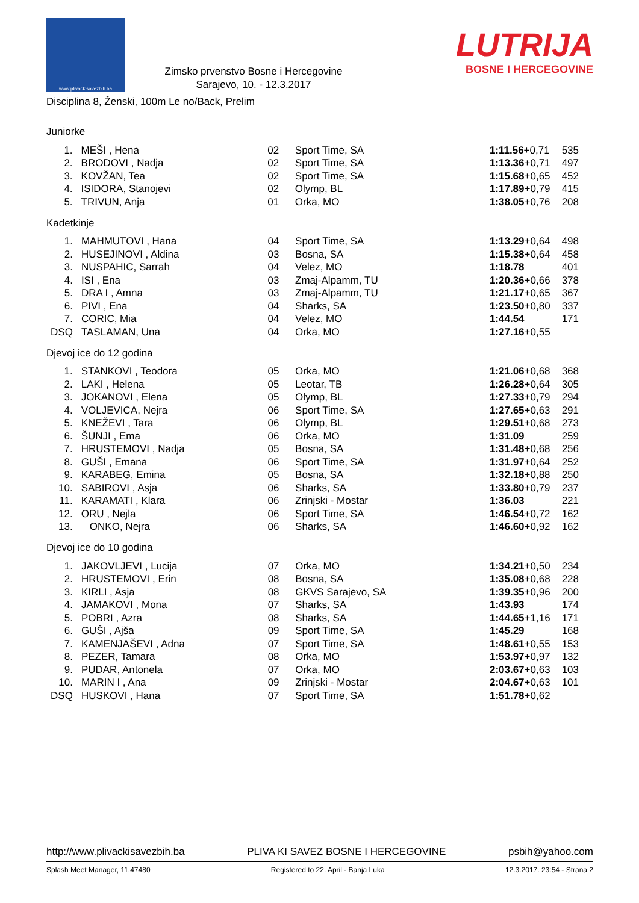www.plivackisavezbih.ba
Zimsko prvenstvo Bosne i Hercegovine
Sarajevo, 10. - 12.3.2017
LUTRIJA
BOSNE I HERCEGOVINE
Disciplina 8, Ženski, 100m Le no/Back, Prelim
Juniorke
| 1. | MEŠI , Hena | 02 | Sport Time, SA | 1:11.56 +0,71 | 535 |
| 2. | BRODOVI , Nadja | 02 | Sport Time, SA | 1:13.36 +0,71 | 497 |
| 3. | KOVŽAN, Tea | 02 | Sport Time, SA | 1:15.68 +0,65 | 452 |
| 4. | ISIDORA, Stanojevi | 02 | Olymp, BL | 1:17.89 +0,79 | 415 |
| 5. | TRIVUN, Anja | 01 | Orka, MO | 1:38.05 +0,76 | 208 |
Kadetkinje
| 1. | MAHMUTOVI , Hana | 04 | Sport Time, SA | 1:13.29 +0,64 | 498 |
| 2. | HUSEJINOVI , Aldina | 03 | Bosna, SA | 1:15.38 +0,64 | 458 |
| 3. | NUSPAHIC, Sarrah | 04 | Velez, MO | 1:18.78 | 401 |
| 4. | ISI , Ena | 03 | Zmaj-Alpamm, TU | 1:20.36 +0,66 | 378 |
| 5. | DRA I , Amna | 03 | Zmaj-Alpamm, TU | 1:21.17 +0,65 | 367 |
| 6. | PIVI , Ena | 04 | Sharks, SA | 1:23.50 +0,80 | 337 |
| 7. | CORIC, Mia | 04 | Velez, MO | 1:44.54 | 171 |
| DSQ | TASLAMAN, Una | 04 | Orka, MO | 1:27.16 +0,55 | |
Djevoj ice do 12 godina
| 1. | STANKOVI , Teodora | 05 | Orka, MO | 1:21.06 +0,68 | 368 |
| 2. | LAKI , Helena | 05 | Leotar, TB | 1:26.28 +0,64 | 305 |
| 3. | JOKANOVI , Elena | 05 | Olymp, BL | 1:27.33 +0,79 | 294 |
| 4. | VOLJEVICA, Nejra | 06 | Sport Time, SA | 1:27.65 +0,63 | 291 |
| 5. | KNEŽEVI , Tara | 06 | Olymp, BL | 1:29.51 +0,68 | 273 |
| 6. | ŠUNJI , Ema | 06 | Orka, MO | 1:31.09 | 259 |
| 7. | HRUSTEMOVI , Nadja | 05 | Bosna, SA | 1:31.48 +0,68 | 256 |
| 8. | GUŠI , Emana | 06 | Sport Time, SA | 1:31.97 +0,64 | 252 |
| 9. | KARABEG, Emina | 05 | Bosna, SA | 1:32.18 +0,88 | 250 |
| 10. | SABIROVI , Asja | 06 | Sharks, SA | 1:33.80 +0,79 | 237 |
| 11. | KARAMATI , Klara | 06 | Zrinjski - Mostar | 1:36.03 | 221 |
| 12. | ORU , Nejla | 06 | Sport Time, SA | 1:46.54 +0,72 | 162 |
| 13. | ONKO, Nejra | 06 | Sharks, SA | 1:46.60 +0,92 | 162 |
Djevoj ice do 10 godina
| 1. | JAKOVLJEVI , Lucija | 07 | Orka, MO | 1:34.21 +0,50 | 234 |
| 2. | HRUSTEMOVI , Erin | 08 | Bosna, SA | 1:35.08 +0,68 | 228 |
| 3. | KIRLI , Asja | 08 | GKVS Sarajevo, SA | 1:39.35 +0,96 | 200 |
| 4. | JAMAKOVI , Mona | 07 | Sharks, SA | 1:43.93 | 174 |
| 5. | POBRI , Azra | 08 | Sharks, SA | 1:44.65 +1,16 | 171 |
| 6. | GUŠI , Ajša | 09 | Sport Time, SA | 1:45.29 | 168 |
| 7. | KAMENJAŠEVI , Adna | 07 | Sport Time, SA | 1:48.61 +0,55 | 153 |
| 8. | PEZER, Tamara | 08 | Orka, MO | 1:53.97 +0,97 | 132 |
| 9. | PUDAR, Antonela | 07 | Orka, MO | 2:03.67 +0,63 | 103 |
| 10. | MARIN I , Ana | 09 | Zrinjski - Mostar | 2:04.67 +0,63 | 101 |
| DSQ | HUSKOVI , Hana | 07 | Sport Time, SA | 1:51.78 +0,62 | |
http://www.plivackisavezbih.ba PLIVA KI SAVEZ BOSNE I HERCEGOVINE psbih@yahoo.com
Splash Meet Manager, 11.47480 Registered to 22. April - Banja Luka 12.3.2017. 23:54 - Strana 2